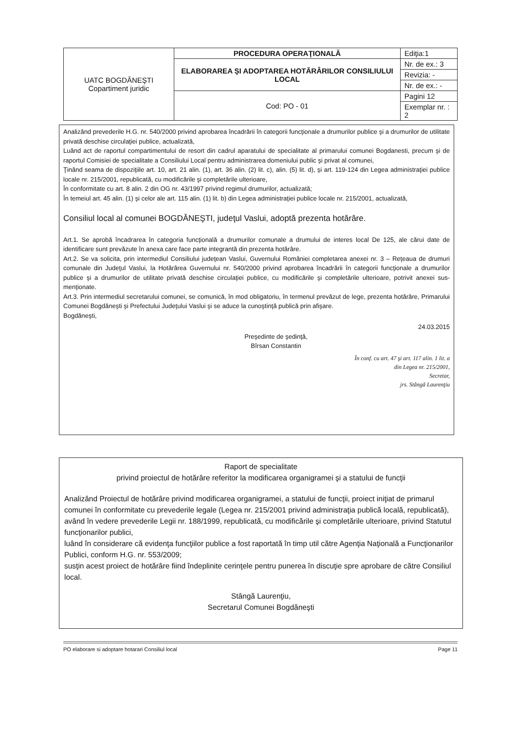| UATC BOGDĂNEŞTI Copartiment juridic | PROCEDURA OPERAŢIONALĂ | Ediţia:1 |
| | ELABORAREA ŞI ADOPTAREA HOTĂRÂRILOR CONSILIULUI LOCAL | Nr. de ex.: 3 |
| | | Revizia: - |
| | | Nr. de ex.: - |
| | Cod: PO - 01 | Pagini 12 |
| | | Exemplar nr. : 2 |
Analizând prevederile H.G. nr. 540/2000 privind aprobarea încadrării în categorii funcţionale a drumurilor publice şi a drumurilor de utilitate privată deschise circulaţiei publice, actualizată,
Luând act de raportul compartimentului de resort din cadrul aparatului de specialitate al primarului comunei Bogdanesti, precum şi de raportul Comisiei de specialitate a Consiliului Local pentru administrarea domeniului public şi privat al comunei,
Ţinând seama de dispoziţiile art. 10, art. 21 alin. (1), art. 36 alin. (2) lit. c), alin. (5) lit. d), şi art. 119-124 din Legea administraţiei publice locale nr. 215/2001, republicată, cu modificările şi completările ulterioare,
În conformitate cu art. 8 alin. 2 din OG nr. 43/1997 privind regimul drumurilor, actualizată;
În temeiul art. 45 alin. (1) şi celor ale art. 115 alin. (1) lit. b) din Legea administraţiei publice locale nr. 215/2001, actualizată,
Consiliul local al comunei BOGDĂNEŞTI, judeţul Vaslui, adoptă prezenta hotărâre.
Art.1. Se aprobă încadrarea în categoria funcţională a drumurilor comunale a drumului de interes local De 125, ale cărui date de identificare sunt prevăzute în anexa care face parte integrantă din prezenta hotărâre.
Art.2. Se va solicita, prin intermediul Consiliului judeţean Vaslui, Guvernului României completarea anexei nr. 3 – Reţeaua de drumuri comunale din Judeţul Vaslui, la Hotărârea Guvernului nr. 540/2000 privind aprobarea încadrării în categorii funcţionale a drumurilor publice şi a drumurilor de utilitate privată deschise circulaţiei publice, cu modificările şi completările ulterioare, potrivit anexei sus-menţionate.
Art.3. Prin intermediul secretarului comunei, se comunică, în mod obligatoriu, în termenul prevăzut de lege, prezenta hotărâre, Primarului Comunei Bogdăneşti şi Prefectului Judeţului Vaslui şi se aduce la cunoştinţă publică prin afişare.
Bogdăneşti,
24.03.2015
Preşedinte de şedinţă,
Bîrsan Constantin
În conf. cu art. 47 şi art. 117 alin. 1 lit. a
din Legea nr. 215/2001,
Secretar,
jrs. Stângă Laurenţiu
Raport de specialitate
privind proiectul de hotărâre referitor la modificarea organigramei şi a statului de funcţii
Analizând Proiectul de hotărâre privind modificarea organigramei, a statului de funcţii, proiect iniţiat de primarul comunei în conformitate cu prevederile legale (Legea nr. 215/2001 privind administraţia publică locală, republicată),
având în vedere prevederile Legii nr. 188/1999, republicată, cu modificările şi completările ulterioare, privind Statutul funcţionarilor publici,
luând în considerare că evidenţa funcţiilor publice a fost raportată în timp util către Agenţia Naţională a Funcţionarilor Publici, conform H.G. nr. 553/2009;
susţin acest proiect de hotărâre fiind îndeplinite cerinţele pentru punerea în discuţie spre aprobare de către Consiliul local.
Stângă Laurenţiu,
Secretarul Comunei Bogdăneşti
PO elaborare si adoptare hotarari Consiliul local Page 11